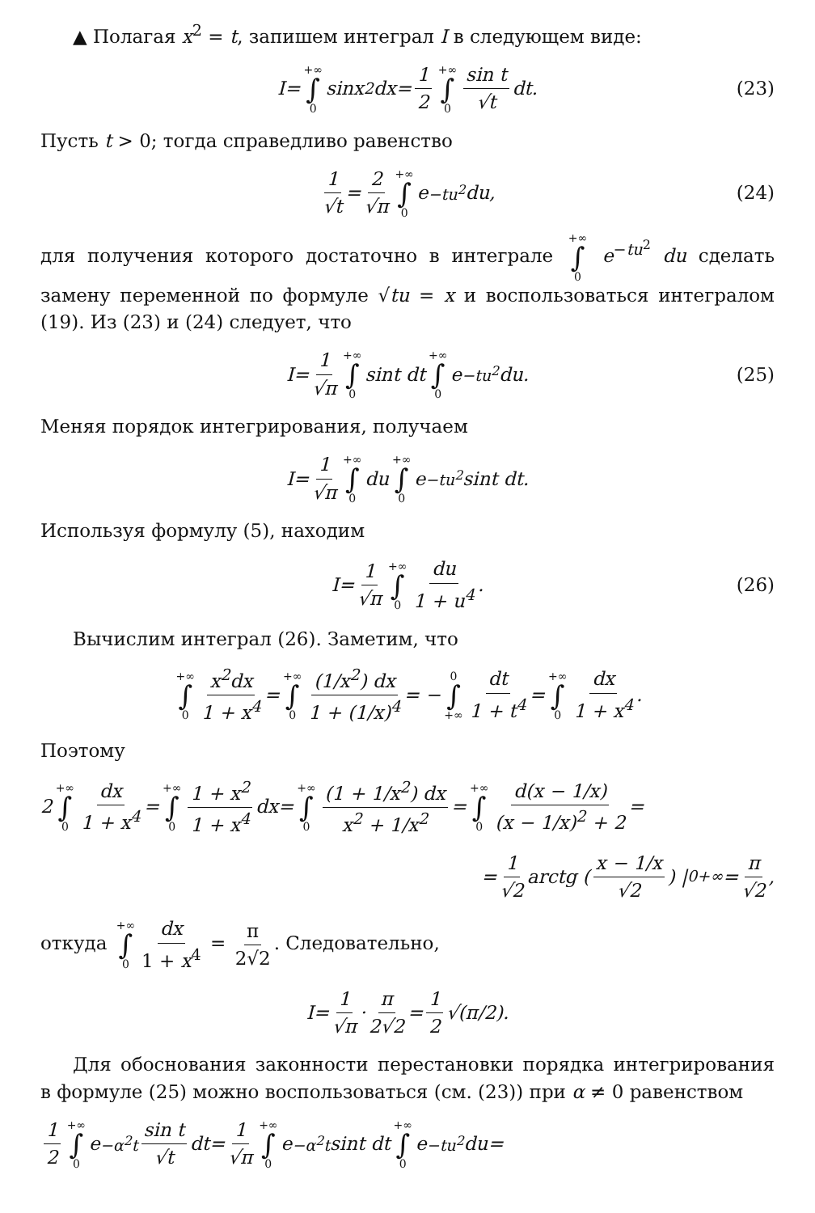▲ Полагая x<sup>2</sup> = t, запишем интеграл I в следующем виде:
I = +∞ ∫ 0 sin x<sup>2</sup> dx = 1 2 +∞ ∫ 0 sin t √t dt. (23)
Пусть t > 0; тогда справедливо равенство
1 √t = 2 √π +∞ ∫ 0 e<sup>−tu<sup>2</sup></sup> du, (24)
для получения которого достаточно в интеграле +∞ ∫ 0 e<sup>−tu<sup>2</sup></sup> du сделать замену переменной по формуле √tu = x и воспользоваться интегралом (19). Из (23) и (24) следует, что
I = 1 √π +∞ ∫ 0 sin t dt +∞ ∫ 0 e<sup>−tu<sup>2</sup></sup> du. (25)
Меняя порядок интегрирования, получаем
I = 1 √π +∞ ∫ 0 du +∞ ∫ 0 e<sup>−tu<sup>2</sup></sup> sin t dt.
Используя формулу (5), находим
I = 1 √π +∞ ∫ 0 du 1 + u<sup>4</sup>. (26)
Вычислим интеграл (26). Заметим, что
+∞ ∫ 0 x<sup>2</sup>dx 1 + x<sup>4</sup> = +∞ ∫ 0 (1/x<sup>2</sup>) dx 1 + (1/x)<sup>4</sup> = − 0 ∫ +∞ dt 1 + t<sup>4</sup> = +∞ ∫ 0 dx 1 + x<sup>4</sup>.
Поэтому
2 +∞ ∫ 0 dx 1 + x<sup>4</sup> = +∞ ∫ 0 1 + x<sup>2</sup> 1 + x<sup>4</sup> dx = +∞ ∫ 0 (1 + 1/x<sup>2</sup>) dx x<sup>2</sup> + 1/x<sup>2</sup> = +∞ ∫ 0 d(x − 1/x) (x − 1/x)<sup>2</sup> + 2 =
= 1 √2 arctg (x − 1/x √2) |<sub>0</sub><sup>+∞</sup> = π √2,
откуда +∞ ∫ 0 dx 1 + x<sup>4</sup> = π 2√2. Следовательно,
I = 1 √π · π 2√2 = 1 2 √(π/2).
Для обоснования законности перестановки порядка интегрирования в формуле (25) можно воспользоваться (см. (23)) при α ≠ 0 равенством
1 2 +∞ ∫ 0 e<sup>−α<sup>2</sup>t</sup> sin t √t dt = 1 √π +∞ ∫ 0 e<sup>−α<sup>2</sup>t</sup> sin t dt +∞ ∫ 0 e<sup>−tu<sup>2</sup></sup> du =